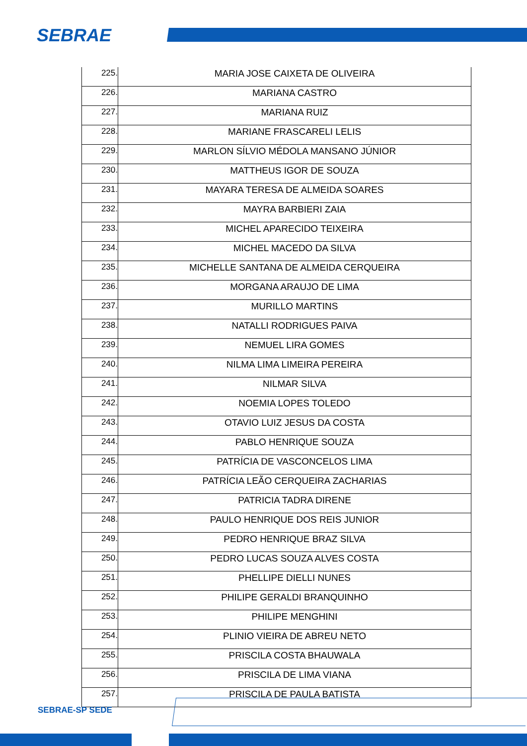SEBRAE
| 225. | MARIA JOSE CAIXETA DE OLIVEIRA |
| 226. | MARIANA CASTRO |
| 227. | MARIANA RUIZ |
| 228. | MARIANE FRASCARELI LELIS |
| 229. | MARLON SÍLVIO MÉDOLA MANSANO JÚNIOR |
| 230. | MATTHEUS IGOR DE SOUZA |
| 231. | MAYARA TERESA DE ALMEIDA SOARES |
| 232. | MAYRA BARBIERI ZAIA |
| 233. | MICHEL APARECIDO TEIXEIRA |
| 234. | MICHEL MACEDO DA SILVA |
| 235. | MICHELLE SANTANA DE ALMEIDA CERQUEIRA |
| 236. | MORGANA ARAUJO DE LIMA |
| 237. | MURILLO MARTINS |
| 238. | NATALLI RODRIGUES PAIVA |
| 239. | NEMUEL LIRA GOMES |
| 240. | NILMA LIMA LIMEIRA PEREIRA |
| 241. | NILMAR SILVA |
| 242. | NOEMIA LOPES TOLEDO |
| 243. | OTAVIO LUIZ JESUS DA COSTA |
| 244. | PABLO HENRIQUE SOUZA |
| 245. | PATRÍCIA DE VASCONCELOS LIMA |
| 246. | PATRÍCIA LEÃO CERQUEIRA ZACHARIAS |
| 247. | PATRICIA TADRA DIRENE |
| 248. | PAULO HENRIQUE DOS REIS JUNIOR |
| 249. | PEDRO HENRIQUE BRAZ SILVA |
| 250. | PEDRO LUCAS SOUZA ALVES COSTA |
| 251. | PHELLIPE DIELLI NUNES |
| 252. | PHILIPE GERALDI BRANQUINHO |
| 253. | PHILIPE MENGHINI |
| 254. | PLINIO VIEIRA DE ABREU NETO |
| 255. | PRISCILA COSTA BHAUWALA |
| 256. | PRISCILA DE LIMA VIANA |
| 257. | PRISCILA DE PAULA BATISTA |
SEBRAE-SP SEDE